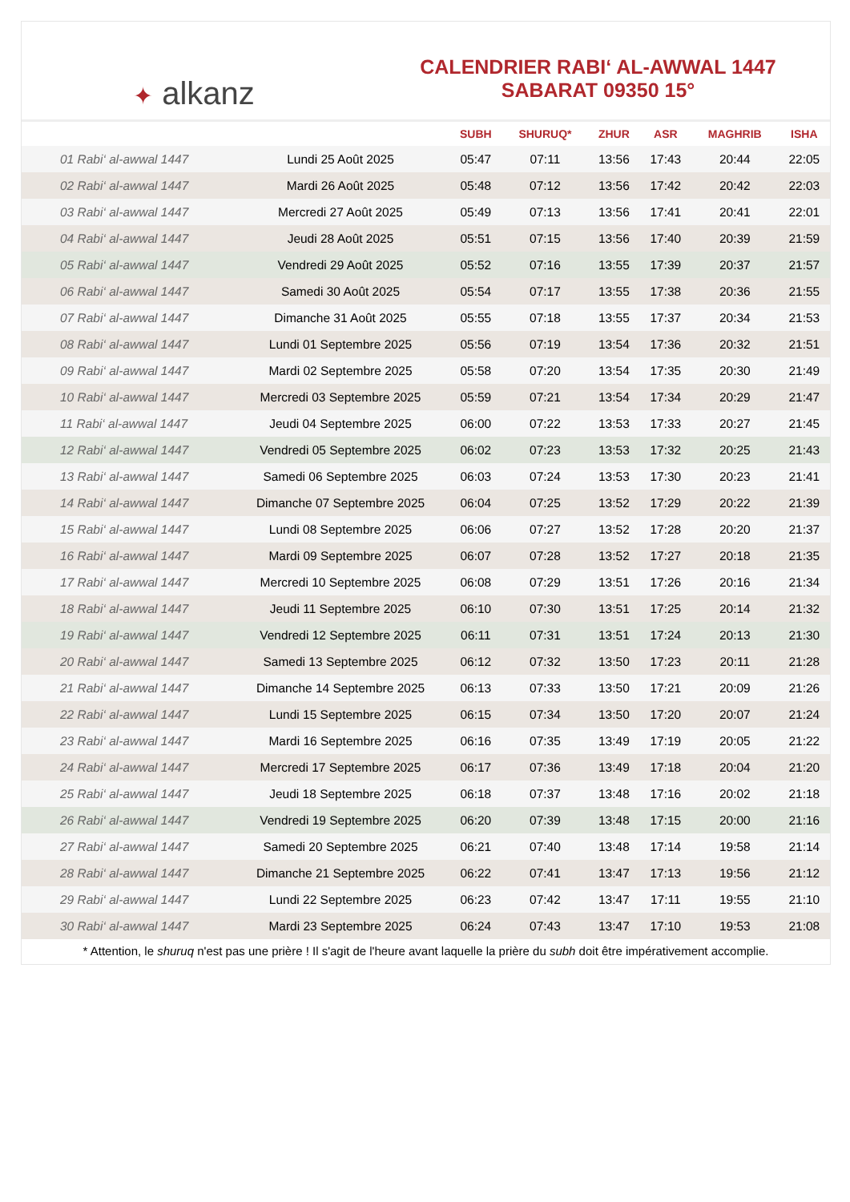✦ alkanz
CALENDRIER RABI‘ AL-AWWAL 1447
SABARAT 09350 15°
| | | SUBH | SHURUQ* | ZHUR | ASR | MAGHRIB | ISHA |
| --- | --- | --- | --- | --- | --- | --- | --- |
| 01 Rabi‘ al-awwal 1447 | Lundi 25 Août 2025 | 05:47 | 07:11 | 13:56 | 17:43 | 20:44 | 22:05 |
| 02 Rabi‘ al-awwal 1447 | Mardi 26 Août 2025 | 05:48 | 07:12 | 13:56 | 17:42 | 20:42 | 22:03 |
| 03 Rabi‘ al-awwal 1447 | Mercredi 27 Août 2025 | 05:49 | 07:13 | 13:56 | 17:41 | 20:41 | 22:01 |
| 04 Rabi‘ al-awwal 1447 | Jeudi 28 Août 2025 | 05:51 | 07:15 | 13:56 | 17:40 | 20:39 | 21:59 |
| 05 Rabi‘ al-awwal 1447 | Vendredi 29 Août 2025 | 05:52 | 07:16 | 13:55 | 17:39 | 20:37 | 21:57 |
| 06 Rabi‘ al-awwal 1447 | Samedi 30 Août 2025 | 05:54 | 07:17 | 13:55 | 17:38 | 20:36 | 21:55 |
| 07 Rabi‘ al-awwal 1447 | Dimanche 31 Août 2025 | 05:55 | 07:18 | 13:55 | 17:37 | 20:34 | 21:53 |
| 08 Rabi‘ al-awwal 1447 | Lundi 01 Septembre 2025 | 05:56 | 07:19 | 13:54 | 17:36 | 20:32 | 21:51 |
| 09 Rabi‘ al-awwal 1447 | Mardi 02 Septembre 2025 | 05:58 | 07:20 | 13:54 | 17:35 | 20:30 | 21:49 |
| 10 Rabi‘ al-awwal 1447 | Mercredi 03 Septembre 2025 | 05:59 | 07:21 | 13:54 | 17:34 | 20:29 | 21:47 |
| 11 Rabi‘ al-awwal 1447 | Jeudi 04 Septembre 2025 | 06:00 | 07:22 | 13:53 | 17:33 | 20:27 | 21:45 |
| 12 Rabi‘ al-awwal 1447 | Vendredi 05 Septembre 2025 | 06:02 | 07:23 | 13:53 | 17:32 | 20:25 | 21:43 |
| 13 Rabi‘ al-awwal 1447 | Samedi 06 Septembre 2025 | 06:03 | 07:24 | 13:53 | 17:30 | 20:23 | 21:41 |
| 14 Rabi‘ al-awwal 1447 | Dimanche 07 Septembre 2025 | 06:04 | 07:25 | 13:52 | 17:29 | 20:22 | 21:39 |
| 15 Rabi‘ al-awwal 1447 | Lundi 08 Septembre 2025 | 06:06 | 07:27 | 13:52 | 17:28 | 20:20 | 21:37 |
| 16 Rabi‘ al-awwal 1447 | Mardi 09 Septembre 2025 | 06:07 | 07:28 | 13:52 | 17:27 | 20:18 | 21:35 |
| 17 Rabi‘ al-awwal 1447 | Mercredi 10 Septembre 2025 | 06:08 | 07:29 | 13:51 | 17:26 | 20:16 | 21:34 |
| 18 Rabi‘ al-awwal 1447 | Jeudi 11 Septembre 2025 | 06:10 | 07:30 | 13:51 | 17:25 | 20:14 | 21:32 |
| 19 Rabi‘ al-awwal 1447 | Vendredi 12 Septembre 2025 | 06:11 | 07:31 | 13:51 | 17:24 | 20:13 | 21:30 |
| 20 Rabi‘ al-awwal 1447 | Samedi 13 Septembre 2025 | 06:12 | 07:32 | 13:50 | 17:23 | 20:11 | 21:28 |
| 21 Rabi‘ al-awwal 1447 | Dimanche 14 Septembre 2025 | 06:13 | 07:33 | 13:50 | 17:21 | 20:09 | 21:26 |
| 22 Rabi‘ al-awwal 1447 | Lundi 15 Septembre 2025 | 06:15 | 07:34 | 13:50 | 17:20 | 20:07 | 21:24 |
| 23 Rabi‘ al-awwal 1447 | Mardi 16 Septembre 2025 | 06:16 | 07:35 | 13:49 | 17:19 | 20:05 | 21:22 |
| 24 Rabi‘ al-awwal 1447 | Mercredi 17 Septembre 2025 | 06:17 | 07:36 | 13:49 | 17:18 | 20:04 | 21:20 |
| 25 Rabi‘ al-awwal 1447 | Jeudi 18 Septembre 2025 | 06:18 | 07:37 | 13:48 | 17:16 | 20:02 | 21:18 |
| 26 Rabi‘ al-awwal 1447 | Vendredi 19 Septembre 2025 | 06:20 | 07:39 | 13:48 | 17:15 | 20:00 | 21:16 |
| 27 Rabi‘ al-awwal 1447 | Samedi 20 Septembre 2025 | 06:21 | 07:40 | 13:48 | 17:14 | 19:58 | 21:14 |
| 28 Rabi‘ al-awwal 1447 | Dimanche 21 Septembre 2025 | 06:22 | 07:41 | 13:47 | 17:13 | 19:56 | 21:12 |
| 29 Rabi‘ al-awwal 1447 | Lundi 22 Septembre 2025 | 06:23 | 07:42 | 13:47 | 17:11 | 19:55 | 21:10 |
| 30 Rabi‘ al-awwal 1447 | Mardi 23 Septembre 2025 | 06:24 | 07:43 | 13:47 | 17:10 | 19:53 | 21:08 |
* Attention, le shuruq n'est pas une prière ! Il s'agit de l'heure avant laquelle la prière du subh doit être impérativement accomplie.